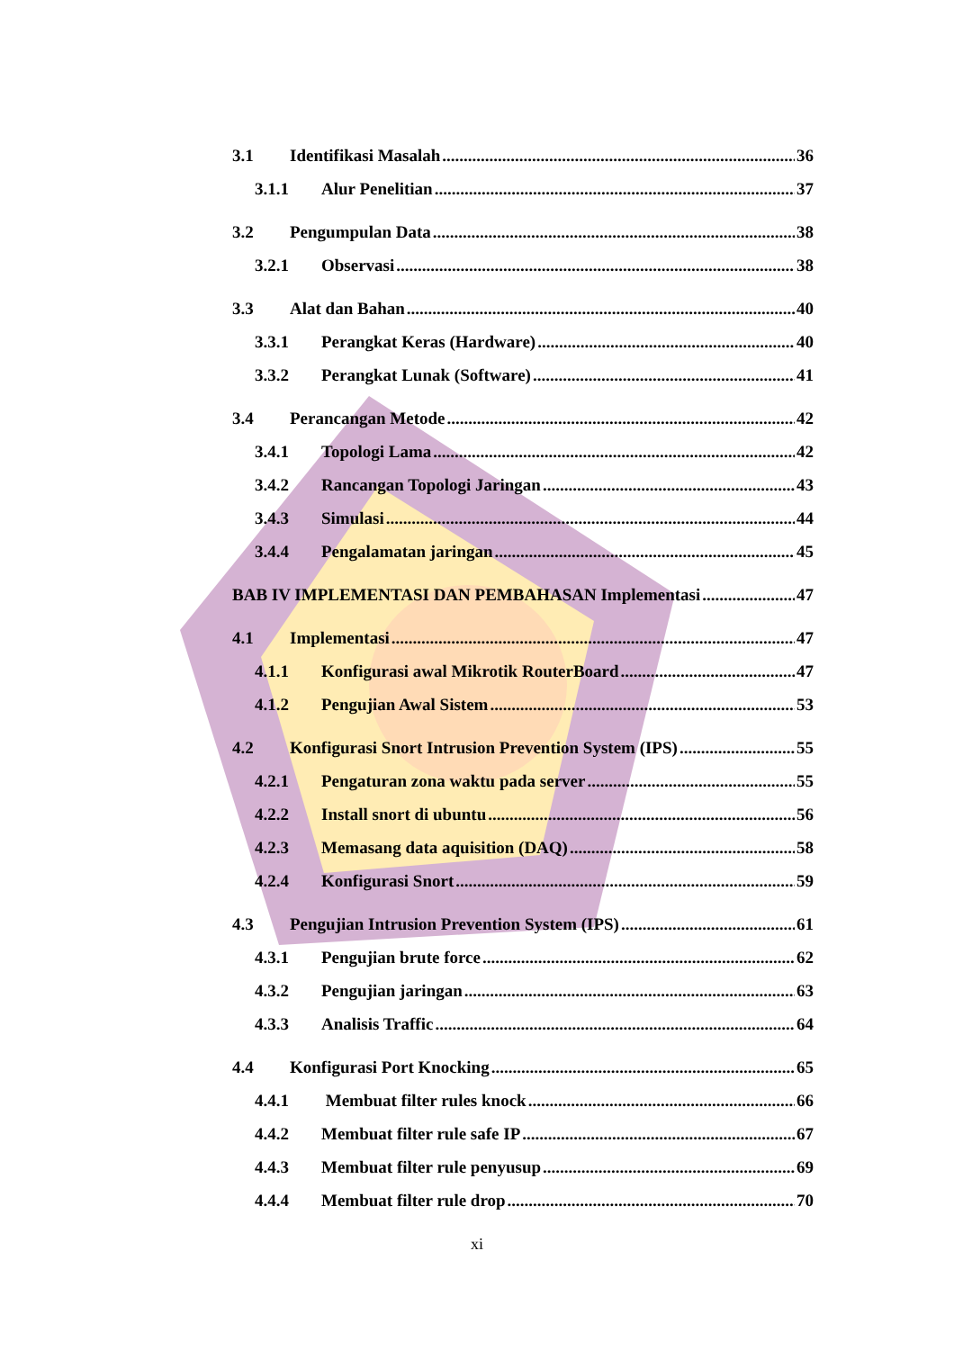3.1 Identifikasi Masalah 36
3.1.1 Alur Penelitian 37
3.2 Pengumpulan Data 38
3.2.1 Observasi 38
3.3 Alat dan Bahan 40
3.3.1 Perangkat Keras (Hardware) 40
3.3.2 Perangkat Lunak (Software) 41
3.4 Perancangan Metode 42
3.4.1 Topologi Lama 42
3.4.2 Rancangan Topologi Jaringan 43
3.4.3 Simulasi 44
3.4.4 Pengalamatan jaringan 45
BAB IV IMPLEMENTASI DAN PEMBAHASAN Implementasi 47
4.1 Implementasi 47
4.1.1 Konfigurasi awal Mikrotik RouterBoard 47
4.1.2 Pengujian Awal Sistem 53
4.2 Konfigurasi Snort Intrusion Prevention System (IPS) 55
4.2.1 Pengaturan zona waktu pada server 55
4.2.2 Install snort di ubuntu 56
4.2.3 Memasang data aquisition (DAQ) 58
4.2.4 Konfigurasi Snort 59
4.3 Pengujian Intrusion Prevention System (IPS) 61
4.3.1 Pengujian brute force 62
4.3.2 Pengujian jaringan 63
4.3.3 Analisis Traffic 64
4.4 Konfigurasi Port Knocking 65
4.4.1 Membuat filter rules knock 66
4.4.2 Membuat filter rule safe IP 67
4.4.3 Membuat filter rule penyusup 69
4.4.4 Membuat filter rule drop 70
xi